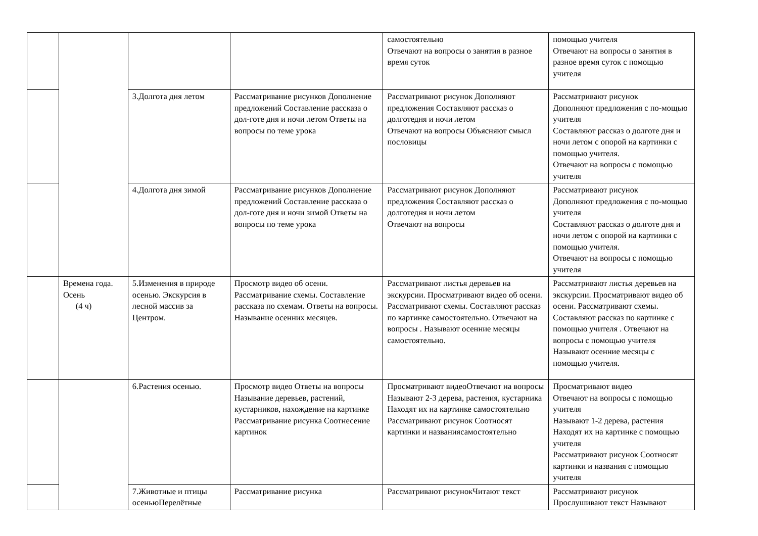| | | | | самостоятельно Отвечают на вопросы о занятия в разное время суток | помощью учителя Отвечают на вопросы о занятия в разное время суток с помощью учителя |
| | | 3.Долгота дня летом | Рассматривание рисунков Дополнение предложений Составление рассказа о дол-готе дня и ночи летом Ответы на вопросы по теме урока | Рассматривают рисунок Дополняют предложения Составляют рассказ о долготедня и ночи летом Отвечают на вопросы Объясняют смысл пословицы | Рассматривают рисунок Дополняют предложения с по-мощью учителя Составляют рассказ о долготе дня и ночи летом с опорой на картинки с помощью учителя. Отвечают на вопросы с помощью учителя |
| | | 4.Долгота дня зимой | Рассматривание рисунков Дополнение предложений Составление рассказа о дол-готе дня и ночи зимой Ответы на вопросы по теме урока | Рассматривают рисунок Дополняют предложения Составляют рассказ о долготедня и ночи летом Отвечают на вопросы | Рассматривают рисунок Дополняют предложения с по-мощью учителя Составляют рассказ о долготе дня и ночи летом с опорой на картинки с помощью учителя. Отвечают на вопросы с помощью учителя |
| | Времена года. Осень (4 ч) | 5.Изменения в природе осенью. Экскурсия в лесной массив за Центром. | Просмотр видео об осени. Рассматривание схемы. Составление рассказа по схемам. Ответы на вопросы. Называние осенних месяцев. | Рассматривают листья деревьев на экскурсии. Просматривают видео об осени. Рассматривают схемы. Составляют рассказ по картинке самостоятельно. Отвечают на вопросы . Называют осенние месяцы самостоятельно. | Рассматривают листья деревьев на экскурсии. Просматривают видео об осени. Рассматривают схемы. Составляют рассказ по картинке с помощью учителя . Отвечают на вопросы с помощью учителя Называют осенние месяцы с помощью учителя. |
| | | 6.Растения осенью. | Просмотр видео Ответы на вопросы Называние деревьев, растений, кустарников, нахождение на картинке Рассматривание рисунка Соотнесение картинок | Просматривают видеоОтвечают на вопросы Называют 2-3 дерева, растения, кустарника Находят их на картинке самостоятельно Рассматривают рисунок Соотносят картинки и названиясамостоятельно | Просматривают видео Отвечают на вопросы с помощью учителя Называют 1-2 дерева, растения Находят их на картинке с помощью учителя Рассматривают рисунок Соотносят картинки и названия с помощью учителя |
| | | 7.Животные и птицы осеньюПерелётные | Рассматривание рисунка | Рассматривают рисунокЧитают текст | Рассматривают рисунок Прослушивают текст Называют |